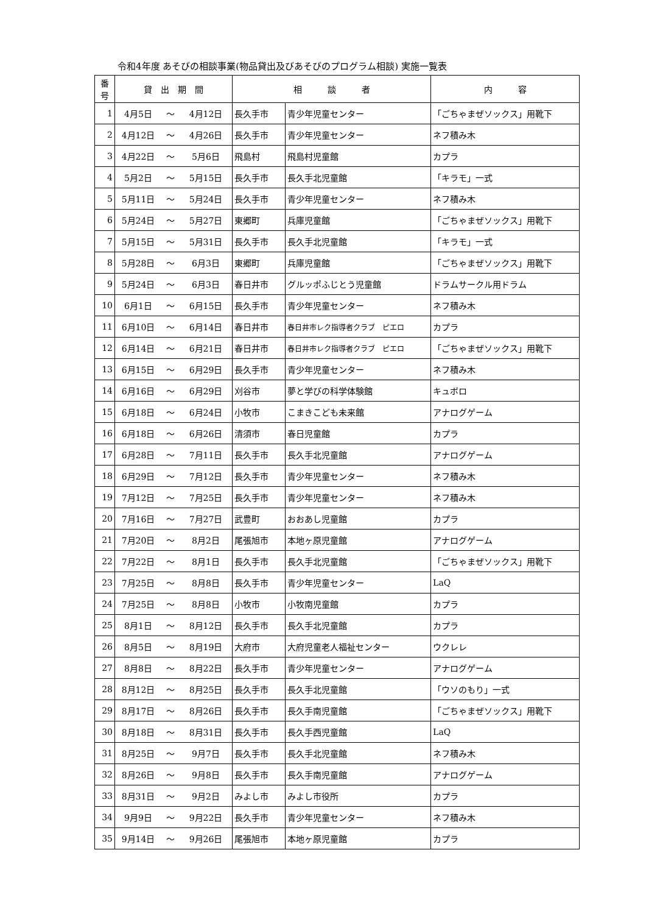令和4年度 あそびの相談事業(物品貸出及びあそびのプログラム相談) 実施一覧表
| 番 号 | 貸 出 期 間 | | | 相 談 者 | | 内 容 |
| --- | --- | --- | --- | --- | --- | --- |
| 1 | 4月5日 | ～ | 4月12日 | 長久手市 | 青少年児童センター | 「ごちゃまぜソックス」用靴下 |
| 2 | 4月12日 | ～ | 4月26日 | 長久手市 | 青少年児童センター | ネフ積み木 |
| 3 | 4月22日 | ～ | 5月6日 | 飛島村 | 飛島村児童館 | カプラ |
| 4 | 5月2日 | ～ | 5月15日 | 長久手市 | 長久手北児童館 | 「キラモ」一式 |
| 5 | 5月11日 | ～ | 5月24日 | 長久手市 | 青少年児童センター | ネフ積み木 |
| 6 | 5月24日 | ～ | 5月27日 | 東郷町 | 兵庫児童館 | 「ごちゃまぜソックス」用靴下 |
| 7 | 5月15日 | ～ | 5月31日 | 長久手市 | 長久手北児童館 | 「キラモ」一式 |
| 8 | 5月28日 | ～ | 6月3日 | 東郷町 | 兵庫児童館 | 「ごちゃまぜソックス」用靴下 |
| 9 | 5月24日 | ～ | 6月3日 | 春日井市 | グルッポふじとう児童館 | ドラムサークル用ドラム |
| 10 | 6月1日 | ～ | 6月15日 | 長久手市 | 青少年児童センター | ネフ積み木 |
| 11 | 6月10日 | ～ | 6月14日 | 春日井市 | 春日井市レク指導者クラブ ピエロ | カプラ |
| 12 | 6月14日 | ～ | 6月21日 | 春日井市 | 春日井市レク指導者クラブ ピエロ | 「ごちゃまぜソックス」用靴下 |
| 13 | 6月15日 | ～ | 6月29日 | 長久手市 | 青少年児童センター | ネフ積み木 |
| 14 | 6月16日 | ～ | 6月29日 | 刈谷市 | 夢と学びの科学体験館 | キュボロ |
| 15 | 6月18日 | ～ | 6月24日 | 小牧市 | こまきこども未来館 | アナログゲーム |
| 16 | 6月18日 | ～ | 6月26日 | 清須市 | 春日児童館 | カプラ |
| 17 | 6月28日 | ～ | 7月11日 | 長久手市 | 長久手北児童館 | アナログゲーム |
| 18 | 6月29日 | ～ | 7月12日 | 長久手市 | 青少年児童センター | ネフ積み木 |
| 19 | 7月12日 | ～ | 7月25日 | 長久手市 | 青少年児童センター | ネフ積み木 |
| 20 | 7月16日 | ～ | 7月27日 | 武豊町 | おおあし児童館 | カプラ |
| 21 | 7月20日 | ～ | 8月2日 | 尾張旭市 | 本地ヶ原児童館 | アナログゲーム |
| 22 | 7月22日 | ～ | 8月1日 | 長久手市 | 長久手北児童館 | 「ごちゃまぜソックス」用靴下 |
| 23 | 7月25日 | ～ | 8月8日 | 長久手市 | 青少年児童センター | LaQ |
| 24 | 7月25日 | ～ | 8月8日 | 小牧市 | 小牧南児童館 | カプラ |
| 25 | 8月1日 | ～ | 8月12日 | 長久手市 | 長久手北児童館 | カプラ |
| 26 | 8月5日 | ～ | 8月19日 | 大府市 | 大府児童老人福祉センター | ウクレレ |
| 27 | 8月8日 | ～ | 8月22日 | 長久手市 | 青少年児童センター | アナログゲーム |
| 28 | 8月12日 | ～ | 8月25日 | 長久手市 | 長久手北児童館 | 「ウソのもり」一式 |
| 29 | 8月17日 | ～ | 8月26日 | 長久手市 | 長久手南児童館 | 「ごちゃまぜソックス」用靴下 |
| 30 | 8月18日 | ～ | 8月31日 | 長久手市 | 長久手西児童館 | LaQ |
| 31 | 8月25日 | ～ | 9月7日 | 長久手市 | 長久手北児童館 | ネフ積み木 |
| 32 | 8月26日 | ～ | 9月8日 | 長久手市 | 長久手南児童館 | アナログゲーム |
| 33 | 8月31日 | ～ | 9月2日 | みよし市 | みよし市役所 | カプラ |
| 34 | 9月9日 | ～ | 9月22日 | 長久手市 | 青少年児童センター | ネフ積み木 |
| 35 | 9月14日 | ～ | 9月26日 | 尾張旭市 | 本地ヶ原児童館 | カプラ |